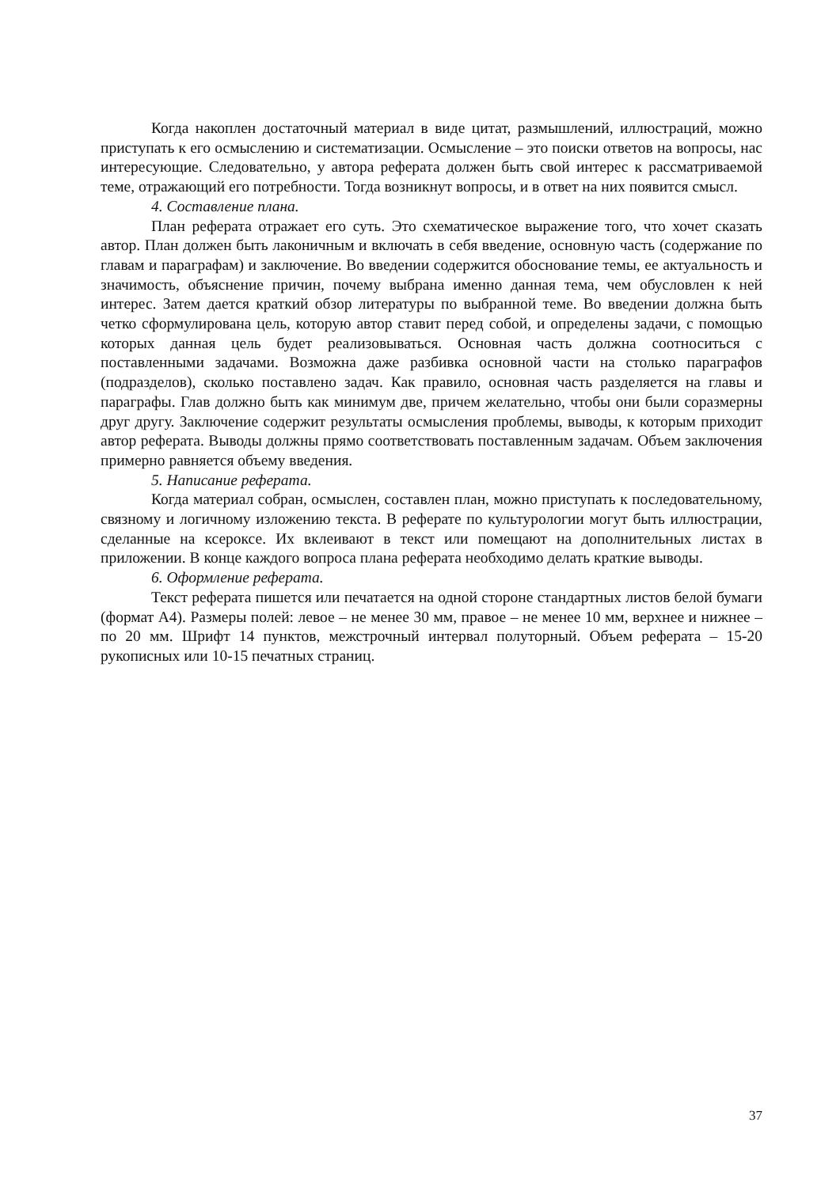Когда накоплен достаточный материал в виде цитат, размышлений, иллюстраций, можно приступать к его осмыслению и систематизации. Осмысление – это поиски ответов на вопросы, нас интересующие. Следовательно, у автора реферата должен быть свой интерес к рассматриваемой теме, отражающий его потребности. Тогда возникнут вопросы, и в ответ на них появится смысл.
4. Составление плана.
План реферата отражает его суть. Это схематическое выражение того, что хочет сказать автор. План должен быть лаконичным и включать в себя введение, основную часть (содержание по главам и параграфам) и заключение. Во введении содержится обоснование темы, ее актуальность и значимость, объяснение причин, почему выбрана именно данная тема, чем обусловлен к ней интерес. Затем дается краткий обзор литературы по выбранной теме. Во введении должна быть четко сформулирована цель, которую автор ставит перед собой, и определены задачи, с помощью которых данная цель будет реализовываться. Основная часть должна соотноситься с поставленными задачами. Возможна даже разбивка основной части на столько параграфов (подразделов), сколько поставлено задач. Как правило, основная часть разделяется на главы и параграфы. Глав должно быть как минимум две, причем желательно, чтобы они были соразмерны друг другу. Заключение содержит результаты осмысления проблемы, выводы, к которым приходит автор реферата. Выводы должны прямо соответствовать поставленным задачам. Объем заключения примерно равняется объему введения.
5. Написание реферата.
Когда материал собран, осмыслен, составлен план, можно приступать к последовательному, связному и логичному изложению текста. В реферате по культурологии могут быть иллюстрации, сделанные на ксероксе. Их вклеивают в текст или помещают на дополнительных листах в приложении. В конце каждого вопроса плана реферата необходимо делать краткие выводы.
6. Оформление реферата.
Текст реферата пишется или печатается на одной стороне стандартных листов белой бумаги (формат А4). Размеры полей: левое – не менее 30 мм, правое – не менее 10 мм, верхнее и нижнее – по 20 мм. Шрифт 14 пунктов, межстрочный интервал полуторный. Объем реферата – 15-20 рукописных или 10-15 печатных страниц.
37